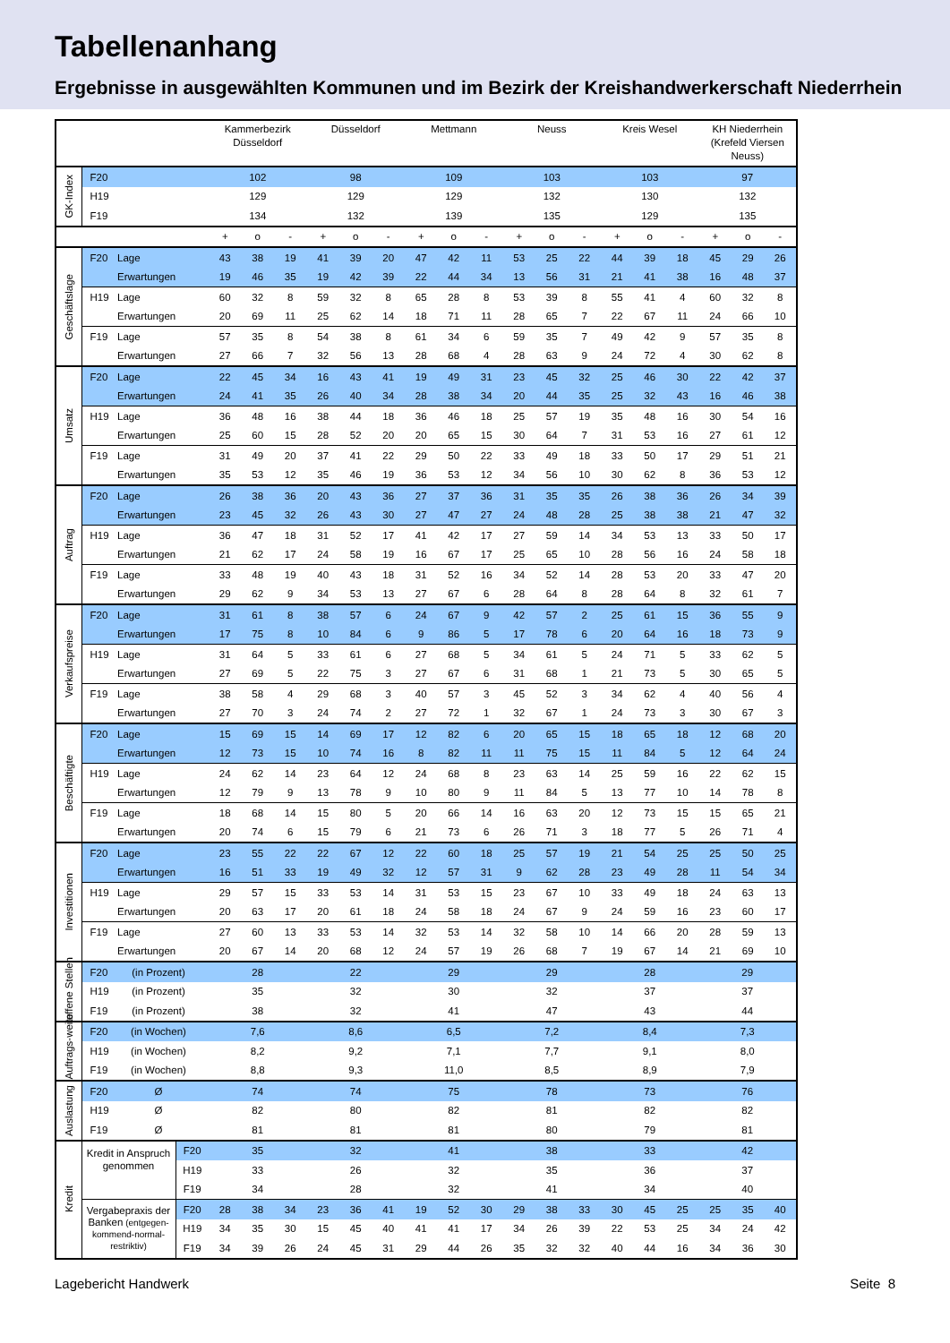Tabellenanhang
Ergebnisse in ausgewählten Kommunen und im Bezirk der Kreishandwerkerschaft Niederrhein
| | | | | Kammerbezirk Düsseldorf | | | Düsseldorf | | | Mettmann | | | Neuss | | | Kreis Wesel | | | KH Niederrhein (Krefeld Viersen Neuss) | | |
| GK-Index | F20 | | | 102 | | | 98 | | | 109 | | | 103 | | | 103 | | | 97 | | |
| | H19 | | | 129 | | | 129 | | | 129 | | | 132 | | | 130 | | | 132 | | |
| | F19 | | | 134 | | | 132 | | | 139 | | | 135 | | | 129 | | | 135 | | |
| | | | | + | o | - | + | o | - | + | o | - | + | o | - | + | o | - | + | o | - |
| Geschäftslage | F20 | Lage | | 43 | 38 | 19 | 41 | 39 | 20 | 47 | 42 | 11 | 53 | 25 | 22 | 44 | 39 | 18 | 45 | 29 | 26 |
| | | Erwartungen | | 19 | 46 | 35 | 19 | 42 | 39 | 22 | 44 | 34 | 13 | 56 | 31 | 21 | 41 | 38 | 16 | 48 | 37 |
| | H19 | Lage | | 60 | 32 | 8 | 59 | 32 | 8 | 65 | 28 | 8 | 53 | 39 | 8 | 55 | 41 | 4 | 60 | 32 | 8 |
| | | Erwartungen | | 20 | 69 | 11 | 25 | 62 | 14 | 18 | 71 | 11 | 28 | 65 | 7 | 22 | 67 | 11 | 24 | 66 | 10 |
| | F19 | Lage | | 57 | 35 | 8 | 54 | 38 | 8 | 61 | 34 | 6 | 59 | 35 | 7 | 49 | 42 | 9 | 57 | 35 | 8 |
| | | Erwartungen | | 27 | 66 | 7 | 32 | 56 | 13 | 28 | 68 | 4 | 28 | 63 | 9 | 24 | 72 | 4 | 30 | 62 | 8 |
| Umsatz | F20 | Lage | | 22 | 45 | 34 | 16 | 43 | 41 | 19 | 49 | 31 | 23 | 45 | 32 | 25 | 46 | 30 | 22 | 42 | 37 |
| | | Erwartungen | | 24 | 41 | 35 | 26 | 40 | 34 | 28 | 38 | 34 | 20 | 44 | 35 | 25 | 32 | 43 | 16 | 46 | 38 |
| | H19 | Lage | | 36 | 48 | 16 | 38 | 44 | 18 | 36 | 46 | 18 | 25 | 57 | 19 | 35 | 48 | 16 | 30 | 54 | 16 |
| | | Erwartungen | | 25 | 60 | 15 | 28 | 52 | 20 | 20 | 65 | 15 | 30 | 64 | 7 | 31 | 53 | 16 | 27 | 61 | 12 |
| | F19 | Lage | | 31 | 49 | 20 | 37 | 41 | 22 | 29 | 50 | 22 | 33 | 49 | 18 | 33 | 50 | 17 | 29 | 51 | 21 |
| | | Erwartungen | | 35 | 53 | 12 | 35 | 46 | 19 | 36 | 53 | 12 | 34 | 56 | 10 | 30 | 62 | 8 | 36 | 53 | 12 |
| Auftrag | F20 | Lage | | 26 | 38 | 36 | 20 | 43 | 36 | 27 | 37 | 36 | 31 | 35 | 35 | 26 | 38 | 36 | 26 | 34 | 39 |
| | | Erwartungen | | 23 | 45 | 32 | 26 | 43 | 30 | 27 | 47 | 27 | 24 | 48 | 28 | 25 | 38 | 38 | 21 | 47 | 32 |
| | H19 | Lage | | 36 | 47 | 18 | 31 | 52 | 17 | 41 | 42 | 17 | 27 | 59 | 14 | 34 | 53 | 13 | 33 | 50 | 17 |
| | | Erwartungen | | 21 | 62 | 17 | 24 | 58 | 19 | 16 | 67 | 17 | 25 | 65 | 10 | 28 | 56 | 16 | 24 | 58 | 18 |
| | F19 | Lage | | 33 | 48 | 19 | 40 | 43 | 18 | 31 | 52 | 16 | 34 | 52 | 14 | 28 | 53 | 20 | 33 | 47 | 20 |
| | | Erwartungen | | 29 | 62 | 9 | 34 | 53 | 13 | 27 | 67 | 6 | 28 | 64 | 8 | 28 | 64 | 8 | 32 | 61 | 7 |
| Verkaufspreise | F20 | Lage | | 31 | 61 | 8 | 38 | 57 | 6 | 24 | 67 | 9 | 42 | 57 | 2 | 25 | 61 | 15 | 36 | 55 | 9 |
| | | Erwartungen | | 17 | 75 | 8 | 10 | 84 | 6 | 9 | 86 | 5 | 17 | 78 | 6 | 20 | 64 | 16 | 18 | 73 | 9 |
| | H19 | Lage | | 31 | 64 | 5 | 33 | 61 | 6 | 27 | 68 | 5 | 34 | 61 | 5 | 24 | 71 | 5 | 33 | 62 | 5 |
| | | Erwartungen | | 27 | 69 | 5 | 22 | 75 | 3 | 27 | 67 | 6 | 31 | 68 | 1 | 21 | 73 | 5 | 30 | 65 | 5 |
| | F19 | Lage | | 38 | 58 | 4 | 29 | 68 | 3 | 40 | 57 | 3 | 45 | 52 | 3 | 34 | 62 | 4 | 40 | 56 | 4 |
| | | Erwartungen | | 27 | 70 | 3 | 24 | 74 | 2 | 27 | 72 | 1 | 32 | 67 | 1 | 24 | 73 | 3 | 30 | 67 | 3 |
| Beschäftigte | F20 | Lage | | 15 | 69 | 15 | 14 | 69 | 17 | 12 | 82 | 6 | 20 | 65 | 15 | 18 | 65 | 18 | 12 | 68 | 20 |
| | | Erwartungen | | 12 | 73 | 15 | 10 | 74 | 16 | 8 | 82 | 11 | 11 | 75 | 15 | 11 | 84 | 5 | 12 | 64 | 24 |
| | H19 | Lage | | 24 | 62 | 14 | 23 | 64 | 12 | 24 | 68 | 8 | 23 | 63 | 14 | 25 | 59 | 16 | 22 | 62 | 15 |
| | | Erwartungen | | 12 | 79 | 9 | 13 | 78 | 9 | 10 | 80 | 9 | 11 | 84 | 5 | 13 | 77 | 10 | 14 | 78 | 8 |
| | F19 | Lage | | 18 | 68 | 14 | 15 | 80 | 5 | 20 | 66 | 14 | 16 | 63 | 20 | 12 | 73 | 15 | 15 | 65 | 21 |
| | | Erwartungen | | 20 | 74 | 6 | 15 | 79 | 6 | 21 | 73 | 6 | 26 | 71 | 3 | 18 | 77 | 5 | 26 | 71 | 4 |
| Investitionen | F20 | Lage | | 23 | 55 | 22 | 22 | 67 | 12 | 22 | 60 | 18 | 25 | 57 | 19 | 21 | 54 | 25 | 25 | 50 | 25 |
| | | Erwartungen | | 16 | 51 | 33 | 19 | 49 | 32 | 12 | 57 | 31 | 9 | 62 | 28 | 23 | 49 | 28 | 11 | 54 | 34 |
| | H19 | Lage | | 29 | 57 | 15 | 33 | 53 | 14 | 31 | 53 | 15 | 23 | 67 | 10 | 33 | 49 | 18 | 24 | 63 | 13 |
| | | Erwartungen | | 20 | 63 | 17 | 20 | 61 | 18 | 24 | 58 | 18 | 24 | 67 | 9 | 24 | 59 | 16 | 23 | 60 | 17 |
| | F19 | Lage | | 27 | 60 | 13 | 33 | 53 | 14 | 32 | 53 | 14 | 32 | 58 | 10 | 14 | 66 | 20 | 28 | 59 | 13 |
| | | Erwartungen | | 20 | 67 | 14 | 20 | 68 | 12 | 24 | 57 | 19 | 26 | 68 | 7 | 19 | 67 | 14 | 21 | 69 | 10 |
| offene Stellen | F20 | (in Prozent) | | 28 | | | 22 | | | 29 | | | 29 | | | 28 | | | 29 | | |
| | H19 | (in Prozent) | | 35 | | | 32 | | | 30 | | | 32 | | | 37 | | | 37 | | |
| | F19 | (in Prozent) | | 38 | | | 32 | | | 41 | | | 47 | | | 43 | | | 44 | | |
| Auftrags-weite | F20 | (in Wochen) | | 7,6 | | | 8,6 | | | 6,5 | | | 7,2 | | | 8,4 | | | 7,3 | | |
| | H19 | (in Wochen) | | 8,2 | | | 9,2 | | | 7,1 | | | 7,7 | | | 9,1 | | | 8,0 | | |
| | F19 | (in Wochen) | | 8,8 | | | 9,3 | | | 11,0 | | | 8,5 | | | 8,9 | | | 7,9 | | |
| Auslastung | F20 | Ø | | 74 | | | 74 | | | 75 | | | 78 | | | 73 | | | 76 | | |
| | H19 | Ø | | 82 | | | 80 | | | 82 | | | 81 | | | 82 | | | 82 | | |
| | F19 | Ø | | 81 | | | 81 | | | 81 | | | 80 | | | 79 | | | 81 | | |
| Kredit | Kredit in Anspruch genommen | | F20 | 35 | | | 32 | | | 41 | | | 38 | | | 33 | | | 42 | | |
| | | | H19 | 33 | | | 26 | | | 32 | | | 35 | | | 36 | | | 37 | | |
| | | | F19 | 34 | | | 28 | | | 32 | | | 41 | | | 34 | | | 40 | | |
| | Vergabepraxis der Banken (entgegen-kommend-normal-restriktiv) | | F20 | 28 | 38 | 34 | 23 | 36 | 41 | 19 | 52 | 30 | 29 | 38 | 33 | 30 | 45 | 25 | 25 | 35 | 40 |
| | | | H19 | 34 | 35 | 30 | 15 | 45 | 40 | 41 | 41 | 17 | 34 | 26 | 39 | 22 | 53 | 25 | 34 | 24 | 42 |
| | | | F19 | 34 | 39 | 26 | 24 | 45 | 31 | 29 | 44 | 26 | 35 | 32 | 32 | 40 | 44 | 16 | 34 | 36 | 30 |
Lagebericht Handwerk Seite 8